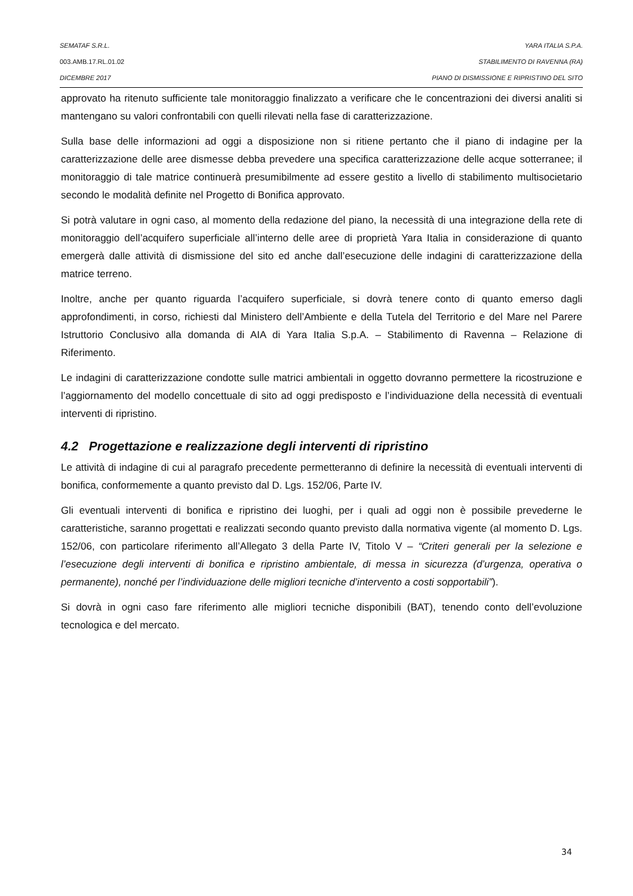SEMATAF S.R.L. YARA ITALIA S.P.A.
003.AMB.17.RL.01.02 STABILIMENTO DI RAVENNA (RA)
DICEMBRE 2017 PIANO DI DISMISSIONE E RIPRISTINO DEL SITO
approvato ha ritenuto sufficiente tale monitoraggio finalizzato a verificare che le concentrazioni dei diversi analiti si mantengano su valori confrontabili con quelli rilevati nella fase di caratterizzazione.
Sulla base delle informazioni ad oggi a disposizione non si ritiene pertanto che il piano di indagine per la caratterizzazione delle aree dismesse debba prevedere una specifica caratterizzazione delle acque sotterranee; il monitoraggio di tale matrice continuerà presumibilmente ad essere gestito a livello di stabilimento multisocietario secondo le modalità definite nel Progetto di Bonifica approvato.
Si potrà valutare in ogni caso, al momento della redazione del piano, la necessità di una integrazione della rete di monitoraggio dell’acquifero superficiale all’interno delle aree di proprietà Yara Italia in considerazione di quanto emergerà dalle attività di dismissione del sito ed anche dall’esecuzione delle indagini di caratterizzazione della matrice terreno.
Inoltre, anche per quanto riguarda l’acquifero superficiale, si dovrà tenere conto di quanto emerso dagli approfondimenti, in corso, richiesti dal Ministero dell’Ambiente e della Tutela del Territorio e del Mare nel Parere Istruttorio Conclusivo alla domanda di AIA di Yara Italia S.p.A. – Stabilimento di Ravenna – Relazione di Riferimento.
Le indagini di caratterizzazione condotte sulle matrici ambientali in oggetto dovranno permettere la ricostruzione e l’aggiornamento del modello concettuale di sito ad oggi predisposto e l’individuazione della necessità di eventuali interventi di ripristino.
4.2 Progettazione e realizzazione degli interventi di ripristino
Le attività di indagine di cui al paragrafo precedente permetteranno di definire la necessità di eventuali interventi di bonifica, conformemente a quanto previsto dal D. Lgs. 152/06, Parte IV.
Gli eventuali interventi di bonifica e ripristino dei luoghi, per i quali ad oggi non è possibile prevederne le caratteristiche, saranno progettati e realizzati secondo quanto previsto dalla normativa vigente (al momento D. Lgs. 152/06, con particolare riferimento all’Allegato 3 della Parte IV, Titolo V – “Criteri generali per la selezione e l’esecuzione degli interventi di bonifica e ripristino ambientale, di messa in sicurezza (d’urgenza, operativa o permanente), nonché per l’individuazione delle migliori tecniche d’intervento a costi sopportabili”).
Si dovrà in ogni caso fare riferimento alle migliori tecniche disponibili (BAT), tenendo conto dell’evoluzione tecnologica e del mercato.
34